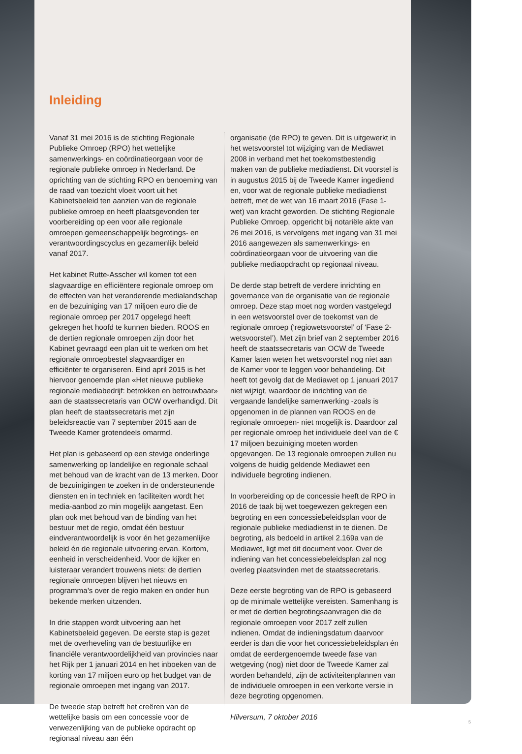Inleiding
Vanaf 31 mei 2016 is de stichting Regionale Publieke Omroep (RPO) het wettelijke samenwerkings- en coördinatieorgaan voor de regionale publieke omroep in Nederland. De oprichting van de stichting RPO en benoeming van de raad van toezicht vloeit voort uit het Kabinetsbeleid ten aanzien van de regionale publieke omroep en heeft plaatsgevonden ter voorbereiding op een voor alle regionale omroepen gemeenschappelijk begrotings- en verantwoordingscyclus en gezamenlijk beleid vanaf 2017.
Het kabinet Rutte-Asscher wil komen tot een slagvaardige en efficiëntere regionale omroep om de effecten van het veranderende medialandschap en de bezuiniging van 17 miljoen euro die de regionale omroep per 2017 opgelegd heeft gekregen het hoofd te kunnen bieden. ROOS en de dertien regionale omroepen zijn door het Kabinet gevraagd een plan uit te werken om het regionale omroepbestel slagvaardiger en efficiënter te organiseren. Eind april 2015 is het hiervoor genoemde plan «Het nieuwe publieke regionale mediabedrijf: betrokken en betrouwbaar» aan de staatssecretaris van OCW overhandigd. Dit plan heeft de staatssecretaris met zijn beleidsreactie van 7 september 2015 aan de Tweede Kamer grotendeels omarmd.
Het plan is gebaseerd op een stevige onderlinge samenwerking op landelijke en regionale schaal met behoud van de kracht van de 13 merken. Door de bezuinigingen te zoeken in de ondersteunende diensten en in techniek en faciliteiten wordt het media-aanbod zo min mogelijk aangetast. Een plan ook met behoud van de binding van het bestuur met de regio, omdat één bestuur eindverantwoordelijk is voor én het gezamenlijke beleid én de regionale uitvoering ervan. Kortom, eenheid in verscheidenheid. Voor de kijker en luisteraar verandert trouwens niets: de dertien regionale omroepen blijven het nieuws en programma’s over de regio maken en onder hun bekende merken uitzenden.
In drie stappen wordt uitvoering aan het Kabinetsbeleid gegeven. De eerste stap is gezet met de overheveling van de bestuurlijke en financiële verantwoordelijkheid van provincies naar het Rijk per 1 januari 2014 en het inboeken van de korting van 17 miljoen euro op het budget van de regionale omroepen met ingang van 2017.
De tweede stap betreft het creëren van de wettelijke basis om een concessie voor de verwezenlijking van de publieke opdracht op regionaal niveau aan één
organisatie (de RPO) te geven. Dit is uitgewerkt in het wetsvoorstel tot wijziging van de Mediawet 2008 in verband met het toekomstbestendig maken van de publieke mediadienst. Dit voorstel is in augustus 2015 bij de Tweede Kamer ingediend en, voor wat de regionale publieke mediadienst betreft, met de wet van 16 maart 2016 (Fase 1-wet) van kracht geworden. De stichting Regionale Publieke Omroep, opgericht bij notariële akte van 26 mei 2016, is vervolgens met ingang van 31 mei 2016 aangewezen als samenwerkings- en coördinatieorgaan voor de uitvoering van die publieke mediaopdracht op regionaal niveau.
De derde stap betreft de verdere inrichting en governance van de organisatie van de regionale omroep. Deze stap moet nog worden vastgelegd in een wetsvoorstel over de toekomst van de regionale omroep (‘regiowetsvoorstel’ of ‘Fase 2-wetsvoorstel’). Met zijn brief van 2 september 2016 heeft de staatssecretaris van OCW de Tweede Kamer laten weten het wetsvoorstel nog niet aan de Kamer voor te leggen voor behandeling. Dit heeft tot gevolg dat de Mediawet op 1 januari 2017 niet wijzigt, waardoor de inrichting van de vergaande landelijke samenwerking -zoals is opgenomen in de plannen van ROOS en de regionale omroepen- niet mogelijk is. Daardoor zal per regionale omroep het individuele deel van de € 17 miljoen bezuiniging moeten worden opgevangen. De 13 regionale omroepen zullen nu volgens de huidig geldende Mediawet een individuele begroting indienen.
In voorbereiding op de concessie heeft de RPO in 2016 de taak bij wet toegewezen gekregen een begroting en een concessiebeleidsplan voor de regionale publieke mediadienst in te dienen. De begroting, als bedoeld in artikel 2.169a van de Mediawet, ligt met dit document voor. Over de indiening van het concessiebeleidsplan zal nog overleg plaatsvinden met de staatssecretaris.
Deze eerste begroting van de RPO is gebaseerd op de minimale wettelijke vereisten. Samenhang is er met de dertien begrotingsaanvragen die de regionale omroepen voor 2017 zelf zullen indienen. Omdat de indieningsdatum daarvoor eerder is dan die voor het concessiebeleidsplan én omdat de eerdergenoemde tweede fase van wetgeving (nog) niet door de Tweede Kamer zal worden behandeld, zijn de activiteitenplannen van de individuele omroepen in een verkorte versie in deze begroting opgenomen.
Hilversum, 7 oktober 2016
5